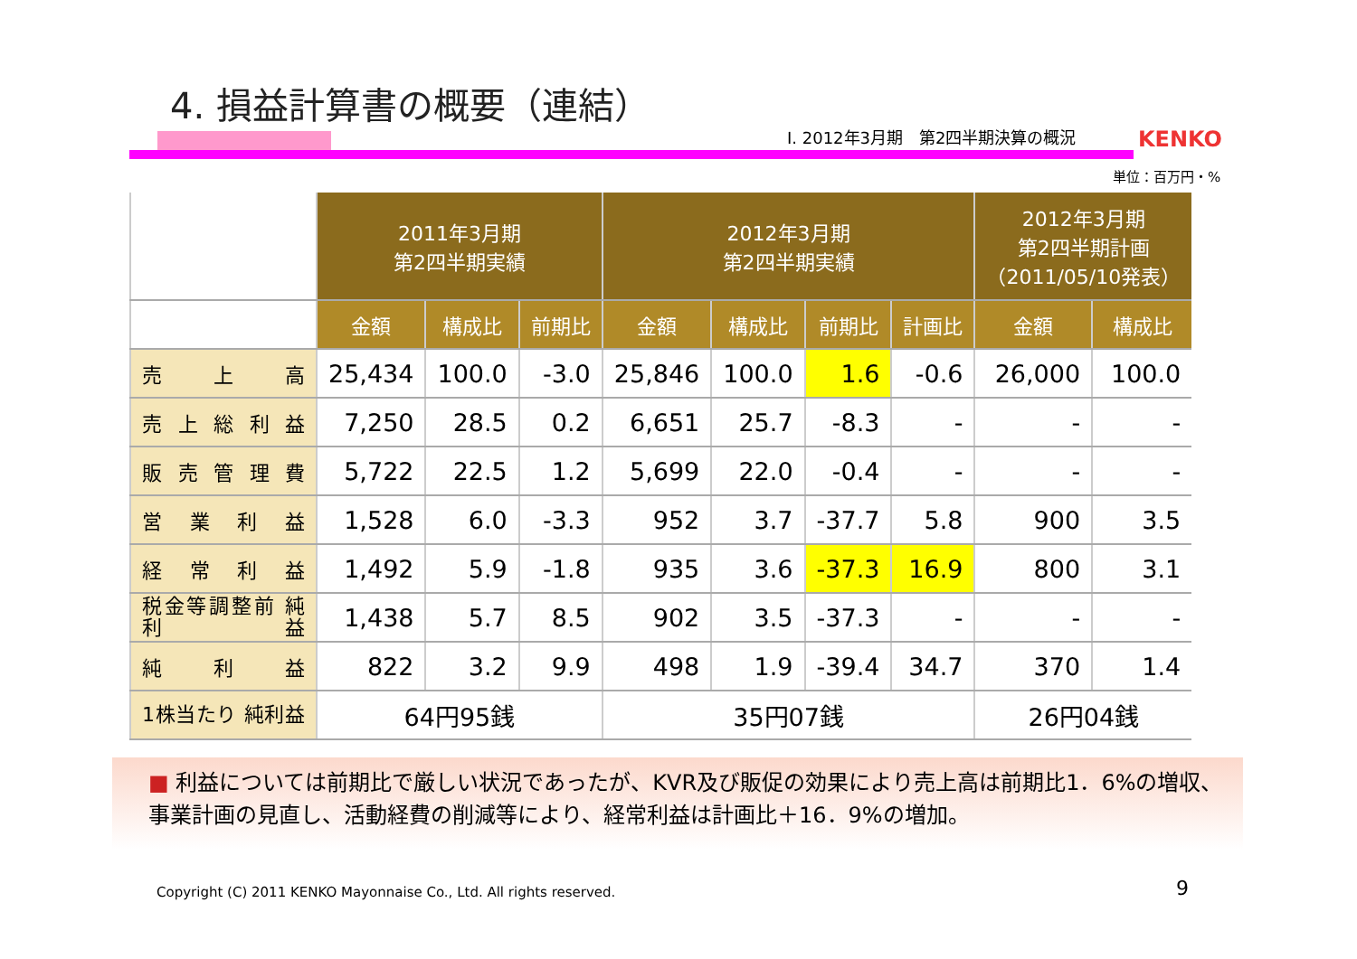4. 損益計算書の概要（連結）
Ⅰ. 2012年3月期　第2四半期決算の概況
KENKO
単位：百万円・%
| | 2011年3月期 第2四半期実績 | | | 2012年3月期 第2四半期実績 | | | | 2012年3月期 第2四半期計画 （2011/05/10発表） | |
| --- | --- | --- | --- | --- | --- | --- | --- | --- | --- |
| | 金額 | 構成比 | 前期比 | 金額 | 構成比 | 前期比 | 計画比 | 金額 | 構成比 |
| 売 上 高 | 25,434 | 100.0 | -3.0 | 25,846 | 100.0 | 1.6 | -0.6 | 26,000 | 100.0 |
| 売上総利益 | 7,250 | 28.5 | 0.2 | 6,651 | 25.7 | -8.3 | - | - | - |
| 販売管理費 | 5,722 | 22.5 | 1.2 | 5,699 | 22.0 | -0.4 | - | - | - |
| 営業利益 | 1,528 | 6.0 | -3.3 | 952 | 3.7 | -37.7 | 5.8 | 900 | 3.5 |
| 経常利益 | 1,492 | 5.9 | -1.8 | 935 | 3.6 | -37.3 | 16.9 | 800 | 3.1 |
| 税金等調整前 純利益 | 1,438 | 5.7 | 8.5 | 902 | 3.5 | -37.3 | - | - | - |
| 純 利 益 | 822 | 3.2 | 9.9 | 498 | 1.9 | -39.4 | 34.7 | 370 | 1.4 |
| 1株当たり 純利益 | 64円95銭 | | | 35円07銭 | | | | 26円04銭 | |
■ 利益については前期比で厳しい状況であったが、KVR及び販促の効果により売上高は前期比1．6%の増収、事業計画の見直し、活動経費の削減等により、経常利益は計画比＋16．9%の増加。
Copyright (C) 2011 KENKO Mayonnaise Co., Ltd. All rights reserved.
9